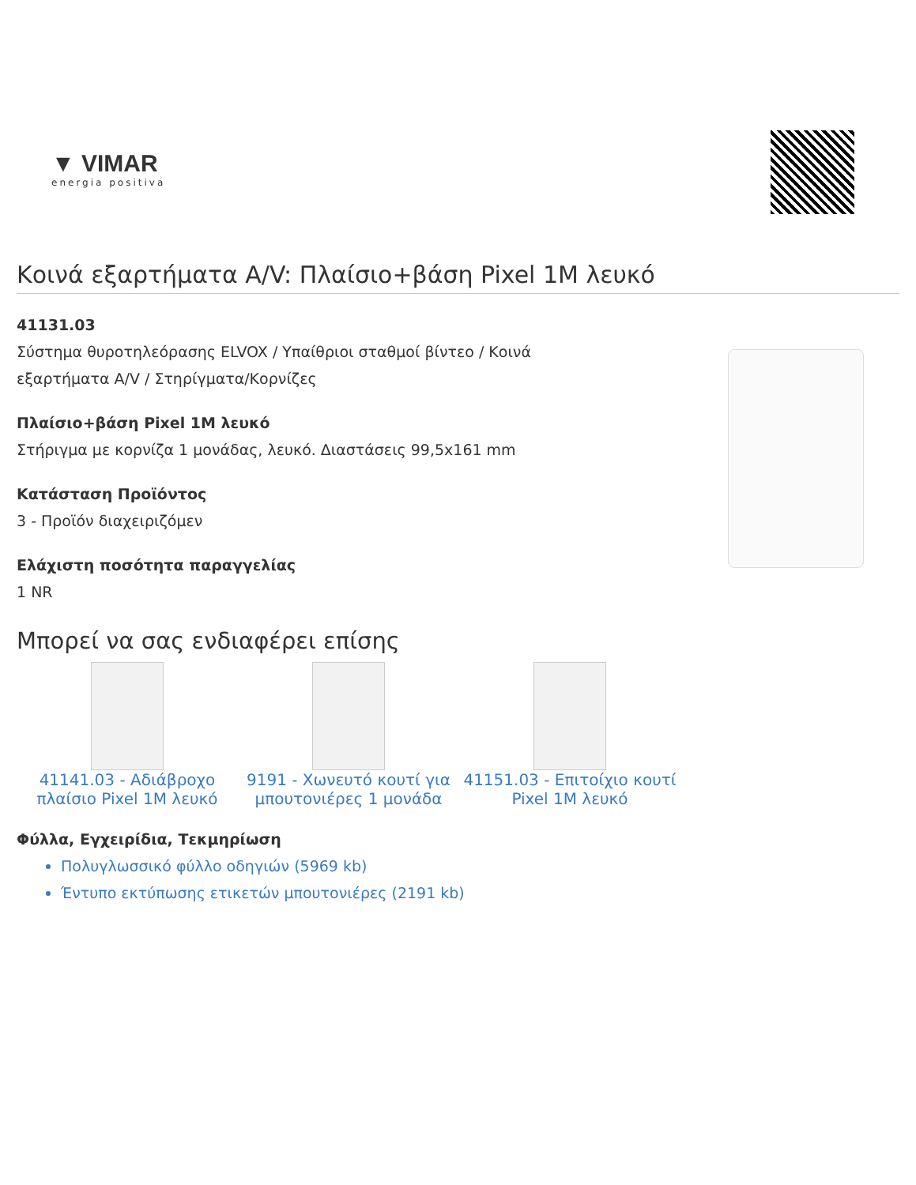▼ VIMAR
energia positiva
Κοινά εξαρτήματα A/V: Πλαίσιο+βάση Pixel 1M λευκό
41131.03
Σύστημα θυροτηλεόρασης ELVOX / Υπαίθριοι σταθμοί βίντεο / Κοινά εξαρτήματα A/V / Στηρίγματα/Κορνίζες
Πλαίσιο+βάση Pixel 1M λευκό
Στήριγμα με κορνίζα 1 μονάδας, λευκό. Διαστάσεις 99,5x161 mm
Κατάσταση Προϊόντος
3 - Προϊόν διαχειριζόμεν
Ελάχιστη ποσότητα παραγγελίας
1 NR
Μπορεί να σας ενδιαφέρει επίσης
41141.03 - Αδιάβροχο πλαίσιο Pixel 1M λευκό
9191 - Χωνευτό κουτί για μπουτονιέρες 1 μονάδα
41151.03 - Επιτοίχιο κουτί Pixel 1M λευκό
Φύλλα, Εγχειρίδια, Τεκμηρίωση
Πολυγλωσσικό φύλλο οδηγιών (5969 kb)
Έντυπο εκτύπωσης ετικετών μπουτονιέρες (2191 kb)